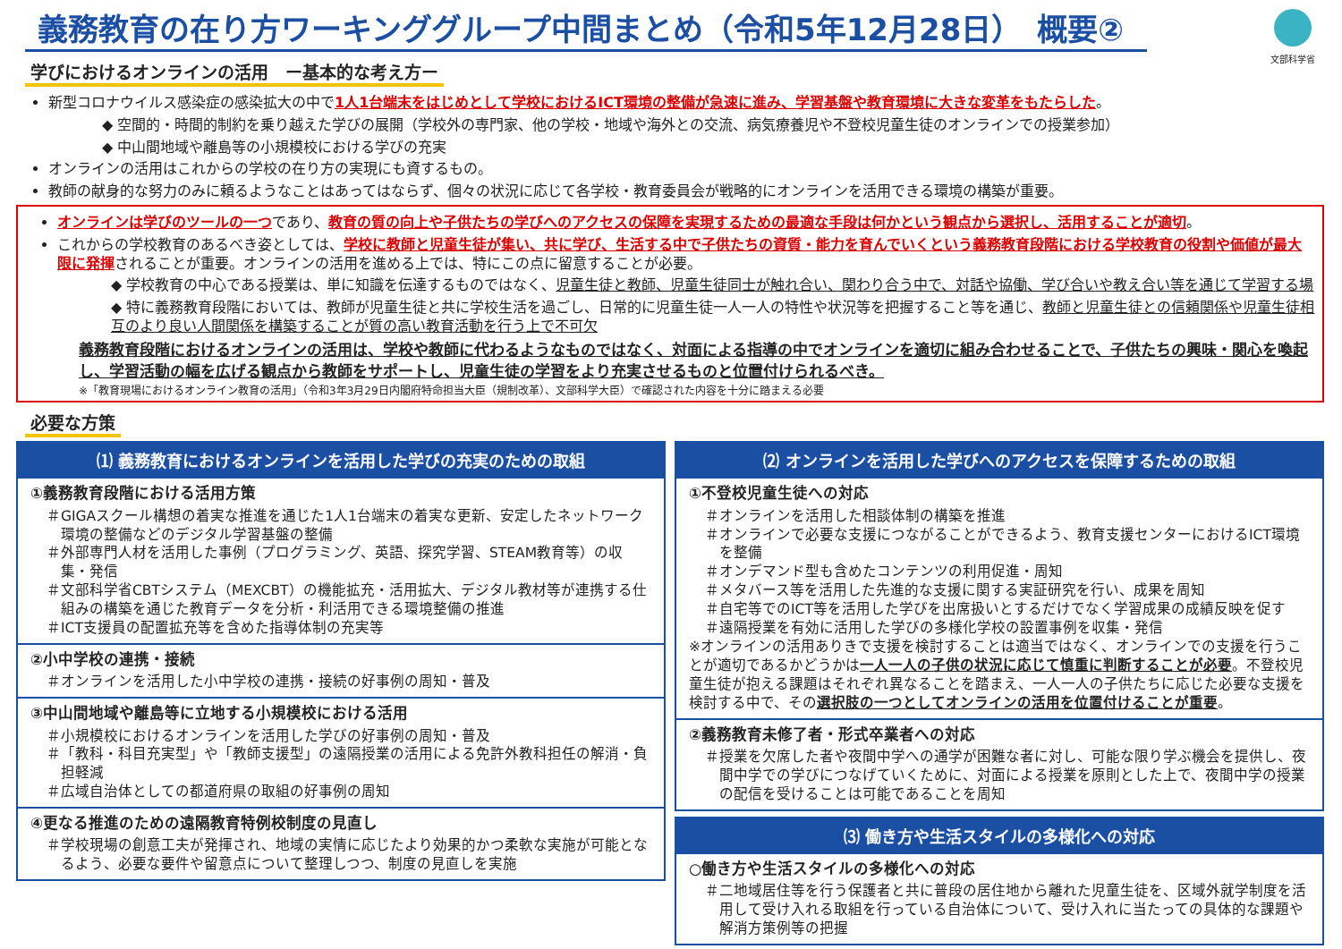義務教育の在り方ワーキンググループ中間まとめ（令和5年12月28日）　概要②
文部科学省
学びにおけるオンラインの活用　ー基本的な考え方ー
新型コロナウイルス感染症の感染拡大の中で1人1台端末をはじめとして学校におけるICT環境の整備が急速に進み、学習基盤や教育環境に大きな変革をもたらした。
◆ 空間的・時間的制約を乗り越えた学びの展開（学校外の専門家、他の学校・地域や海外との交流、病気療養児や不登校児童生徒のオンラインでの授業参加）
◆ 中山間地域や離島等の小規模校における学びの充実
オンラインの活用はこれからの学校の在り方の実現にも資するもの。
教師の献身的な努力のみに頼るようなことはあってはならず、個々の状況に応じて各学校・教育委員会が戦略的にオンラインを活用できる環境の構築が重要。
オンラインは学びのツールの一つであり、教育の質の向上や子供たちの学びへのアクセスの保障を実現するための最適な手段は何かという観点から選択し、活用することが適切。
これからの学校教育のあるべき姿としては、学校に教師と児童生徒が集い、共に学び、生活する中で子供たちの資質・能力を育んでいくという義務教育段階における学校教育の役割や価値が最大限に発揮されることが重要。オンラインの活用を進める上では、特にこの点に留意することが必要。
◆ 学校教育の中心である授業は、単に知識を伝達するものではなく、児童生徒と教師、児童生徒同士が触れ合い、関わり合う中で、対話や協働、学び合いや教え合い等を通じて学習する場
◆ 特に義務教育段階においては、教師が児童生徒と共に学校生活を過ごし、日常的に児童生徒一人一人の特性や状況等を把握すること等を通じ、教師と児童生徒との信頼関係や児童生徒相互のより良い人間関係を構築することが質の高い教育活動を行う上で不可欠
義務教育段階におけるオンラインの活用は、学校や教師に代わるようなものではなく、対面による指導の中でオンラインを適切に組み合わせることで、子供たちの興味・関心を喚起し、学習活動の幅を広げる観点から教師をサポートし、児童生徒の学習をより充実させるものと位置付けられるべき。
※「教育現場におけるオンライン教育の活用」（令和3年3月29日内閣府特命担当大臣（規制改革）、文部科学大臣）で確認された内容を十分に踏まえる必要
必要な方策
⑴ 義務教育におけるオンラインを活用した学びの充実のための取組
①義務教育段階における活用方策
＃GIGAスクール構想の着実な推進を通じた1人1台端末の着実な更新、安定したネットワーク環境の整備などのデジタル学習基盤の整備
＃外部専門人材を活用した事例（プログラミング、英語、探究学習、STEAM教育等）の収集・発信
＃文部科学省CBTシステム（MEXCBT）の機能拡充・活用拡大、デジタル教材等が連携する仕組みの構築を通じた教育データを分析・利活用できる環境整備の推進
＃ICT支援員の配置拡充等を含めた指導体制の充実等
②小中学校の連携・接続
＃オンラインを活用した小中学校の連携・接続の好事例の周知・普及
③中山間地域や離島等に立地する小規模校における活用
＃小規模校におけるオンラインを活用した学びの好事例の周知・普及
＃「教科・科目充実型」や「教師支援型」の遠隔授業の活用による免許外教科担任の解消・負担軽減
＃広域自治体としての都道府県の取組の好事例の周知
④更なる推進のための遠隔教育特例校制度の見直し
＃学校現場の創意工夫が発揮され、地域の実情に応じたより効果的かつ柔軟な実施が可能となるよう、必要な要件や留意点について整理しつつ、制度の見直しを実施
⑵ オンラインを活用した学びへのアクセスを保障するための取組
①不登校児童生徒への対応
＃オンラインを活用した相談体制の構築を推進
＃オンラインで必要な支援につながることができるよう、教育支援センターにおけるICT環境を整備
＃オンデマンド型も含めたコンテンツの利用促進・周知
＃メタバース等を活用した先進的な支援に関する実証研究を行い、成果を周知
＃自宅等でのICT等を活用した学びを出席扱いとするだけでなく学習成果の成績反映を促す
＃遠隔授業を有効に活用した学びの多様化学校の設置事例を収集・発信
※オンラインの活用ありきで支援を検討することは適当ではなく、オンラインでの支援を行うことが適切であるかどうかは一人一人の子供の状況に応じて慎重に判断することが必要。不登校児童生徒が抱える課題はそれぞれ異なることを踏まえ、一人一人の子供たちに応じた必要な支援を検討する中で、その選択肢の一つとしてオンラインの活用を位置付けることが重要。
②義務教育未修了者・形式卒業者への対応
＃授業を欠席した者や夜間中学への通学が困難な者に対し、可能な限り学ぶ機会を提供し、夜間中学での学びにつなげていくために、対面による授業を原則とした上で、夜間中学の授業の配信を受けることは可能であることを周知
⑶ 働き方や生活スタイルの多様化への対応
○働き方や生活スタイルの多様化への対応
＃二地域居住等を行う保護者と共に普段の居住地から離れた児童生徒を、区域外就学制度を活用して受け入れる取組を行っている自治体について、受け入れに当たっての具体的な課題や解消方策例等の把握